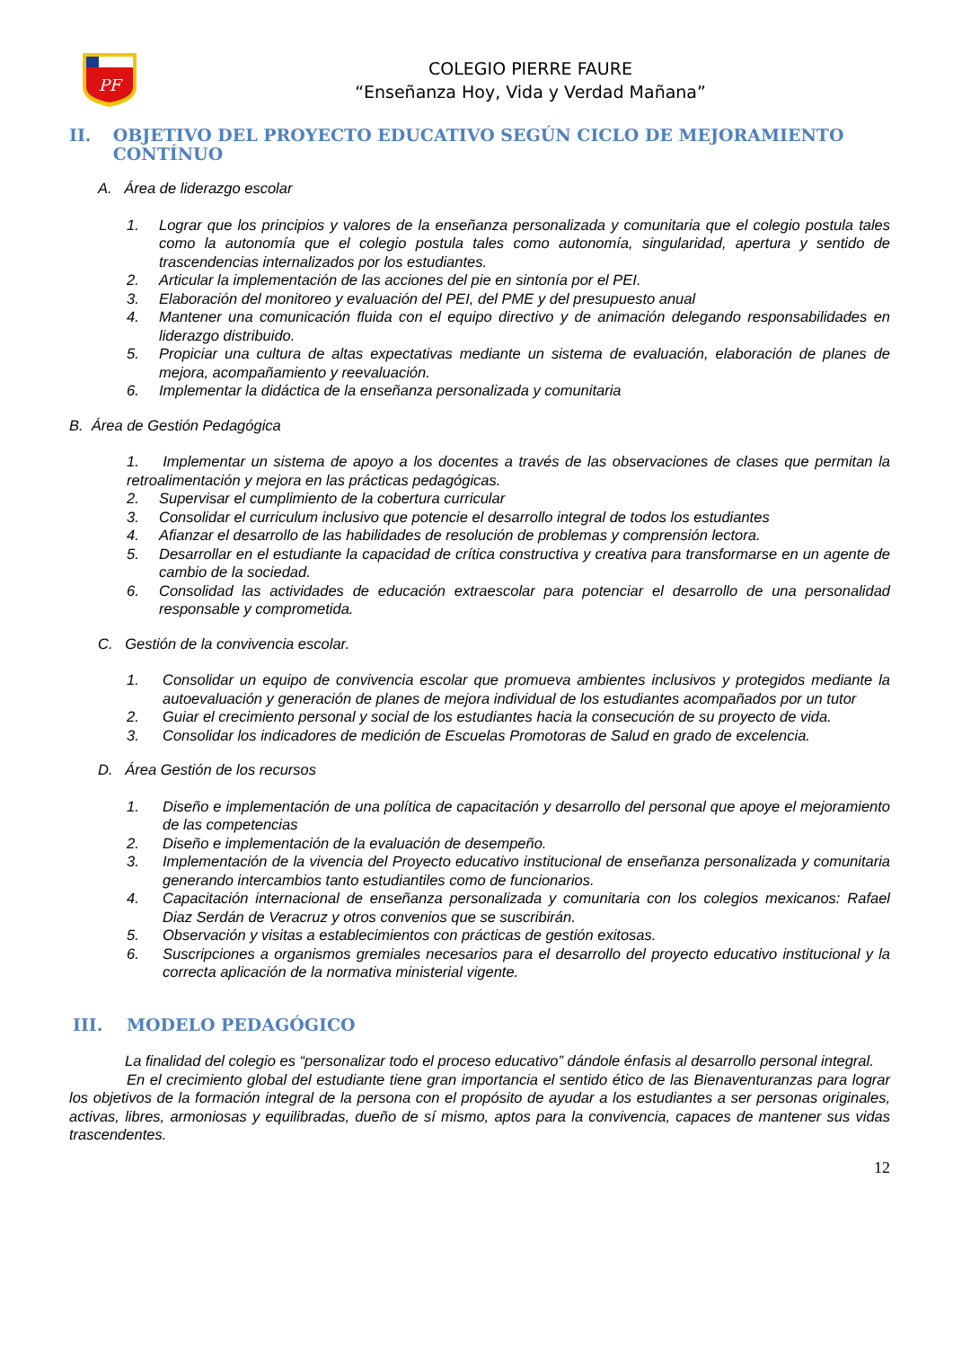PF
COLEGIO PIERRE FAURE
“Enseñanza Hoy, Vida y Verdad Mañana”
II. OBJETIVO DEL PROYECTO EDUCATIVO SEGÚN CICLO DE MEJORAMIENTO CONTÍNUO
A. Área de liderazgo escolar
1. Lograr que los principios y valores de la enseñanza personalizada y comunitaria que el colegio postula tales como la autonomía que el colegio postula tales como autonomía, singularidad, apertura y sentido de trascendencias internalizados por los estudiantes.
2. Articular la implementación de las acciones del pie en sintonía por el PEI.
3. Elaboración del monitoreo y evaluación del PEI, del PME y del presupuesto anual
4. Mantener una comunicación fluida con el equipo directivo y de animación delegando responsabilidades en liderazgo distribuido.
5. Propiciar una cultura de altas expectativas mediante un sistema de evaluación, elaboración de planes de mejora, acompañamiento y reevaluación.
6. Implementar la didáctica de la enseñanza personalizada y comunitaria
B. Área de Gestión Pedagógica
1. Implementar un sistema de apoyo a los docentes a través de las observaciones de clases que permitan la retroalimentación y mejora en las prácticas pedagógicas.
2. Supervisar el cumplimiento de la cobertura curricular
3. Consolidar el curriculum inclusivo que potencie el desarrollo integral de todos los estudiantes
4. Afianzar el desarrollo de las habilidades de resolución de problemas y comprensión lectora.
5. Desarrollar en el estudiante la capacidad de crítica constructiva y creativa para transformarse en un agente de cambio de la sociedad.
6. Consolidad las actividades de educación extraescolar para potenciar el desarrollo de una personalidad responsable y comprometida.
C. Gestión de la convivencia escolar.
1. Consolidar un equipo de convivencia escolar que promueva ambientes inclusivos y protegidos mediante la autoevaluación y generación de planes de mejora individual de los estudiantes acompañados por un tutor
2. Guiar el crecimiento personal y social de los estudiantes hacia la consecución de su proyecto de vida.
3. Consolidar los indicadores de medición de Escuelas Promotoras de Salud en grado de excelencia.
D. Área Gestión de los recursos
1. Diseño e implementación de una política de capacitación y desarrollo del personal que apoye el mejoramiento de las competencias
2. Diseño e implementación de la evaluación de desempeño.
3. Implementación de la vivencia del Proyecto educativo institucional de enseñanza personalizada y comunitaria generando intercambios tanto estudiantiles como de funcionarios.
4. Capacitación internacional de enseñanza personalizada y comunitaria con los colegios mexicanos: Rafael Diaz Serdán de Veracruz y otros convenios que se suscribirán.
5. Observación y visitas a establecimientos con prácticas de gestión exitosas.
6. Suscripciones a organismos gremiales necesarios para el desarrollo del proyecto educativo institucional y la correcta aplicación de la normativa ministerial vigente.
III. MODELO PEDAGÓGICO
La finalidad del colegio es “personalizar todo el proceso educativo” dándole énfasis al desarrollo personal integral.
En el crecimiento global del estudiante tiene gran importancia el sentido ético de las Bienaventuranzas para lograr los objetivos de la formación integral de la persona con el propósito de ayudar a los estudiantes a ser personas originales, activas, libres, armoniosas y equilibradas, dueño de sí mismo, aptos para la convivencia, capaces de mantener sus vidas trascendentes.
12